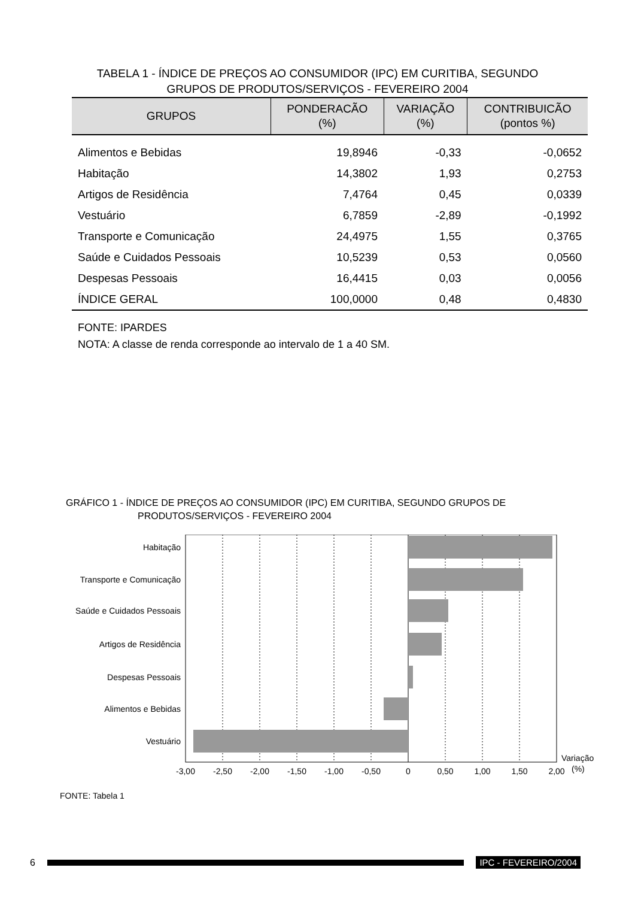TABELA 1 - ÍNDICE DE PREÇOS AO CONSUMIDOR (IPC) EM CURITIBA, SEGUNDO
GRUPOS DE PRODUTOS/SERVIÇOS - FEVEREIRO 2004
| GRUPOS | PONDERACÃO (%) | VARIAÇÃO (%) | CONTRIBUICÃO (pontos %) |
| --- | --- | --- | --- |
| Alimentos e Bebidas | 19,8946 | -0,33 | -0,0652 |
| Habitação | 14,3802 | 1,93 | 0,2753 |
| Artigos de Residência | 7,4764 | 0,45 | 0,0339 |
| Vestuário | 6,7859 | -2,89 | -0,1992 |
| Transporte e Comunicação | 24,4975 | 1,55 | 0,3765 |
| Saúde e Cuidados Pessoais | 10,5239 | 0,53 | 0,0560 |
| Despesas Pessoais | 16,4415 | 0,03 | 0,0056 |
| ÍNDICE GERAL | 100,0000 | 0,48 | 0,4830 |
FONTE: IPARDES
NOTA: A classe de renda corresponde ao intervalo de 1 a 40 SM.
GRÁFICO 1 - ÍNDICE DE PREÇOS AO CONSUMIDOR (IPC) EM CURITIBA, SEGUNDO GRUPOS DE
PRODUTOS/SERVIÇOS - FEVEREIRO 2004
Habitação
Transporte e Comunicação
Saúde e Cuidados Pessoais
Artigos de Residência
Despesas Pessoais
Alimentos e Bebidas
Vestuário
-3,00
-2,50
-2,00
-1,50
-1,00
-0,50
0
0,50
1,00
1,50
2,00
Variação
(%)
FONTE: Tabela 1
6 IPC - FEVEREIRO/2004